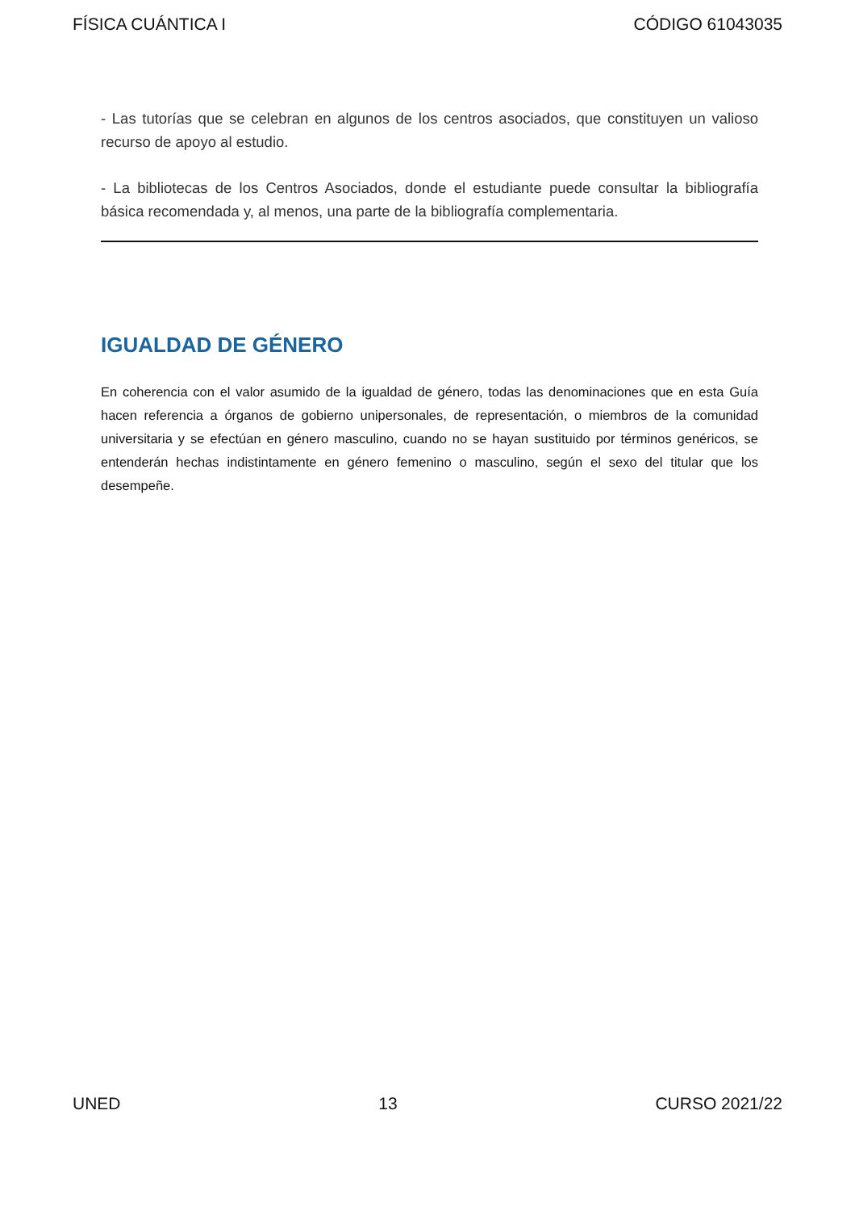FÍSICA CUÁNTICA I CÓDIGO 61043035
- Las tutorías que se celebran en algunos de los centros asociados, que constituyen un valioso recurso de apoyo al estudio.
- La bibliotecas de los Centros Asociados, donde el estudiante puede consultar la bibliografía básica recomendada y, al menos, una parte de la bibliografía complementaria.
IGUALDAD DE GÉNERO
En coherencia con el valor asumido de la igualdad de género, todas las denominaciones que en esta Guía hacen referencia a órganos de gobierno unipersonales, de representación, o miembros de la comunidad universitaria y se efectúan en género masculino, cuando no se hayan sustituido por términos genéricos, se entenderán hechas indistintamente en género femenino o masculino, según el sexo del titular que los desempeñe.
UNED 13 CURSO 2021/22